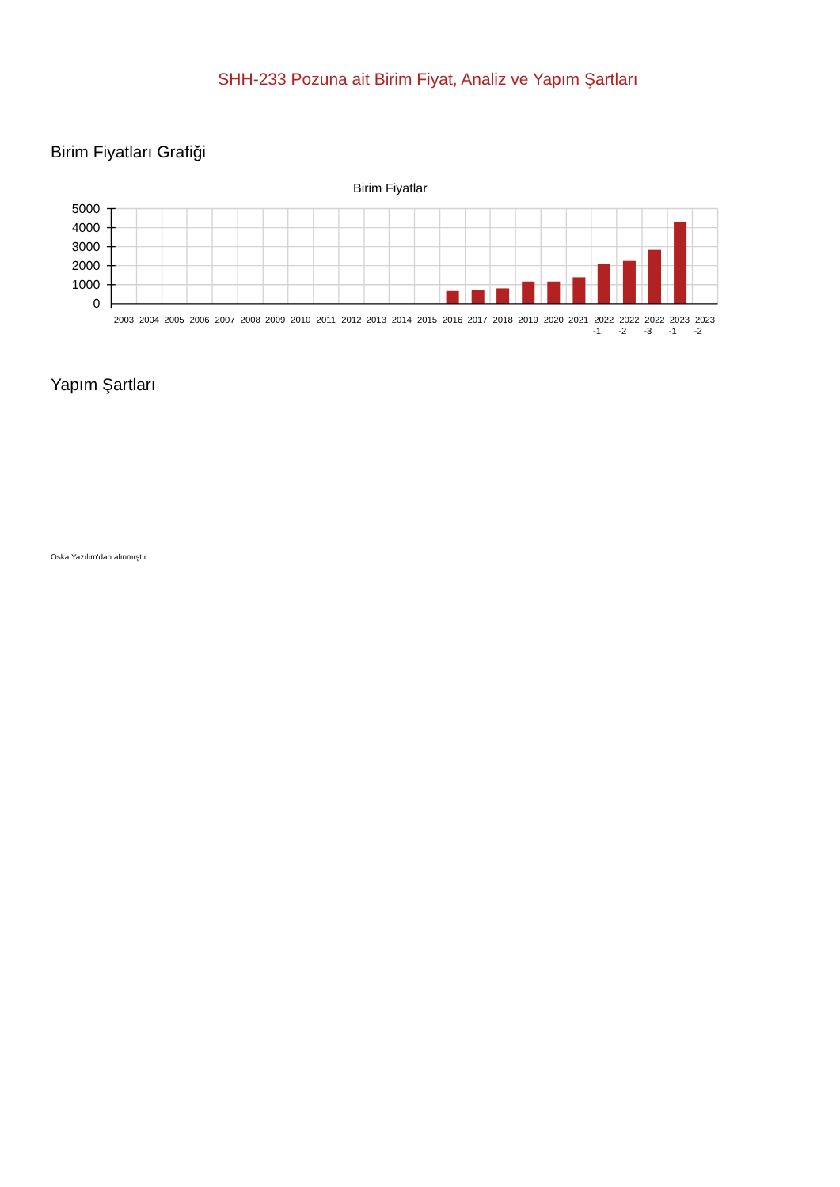SHH-233 Pozuna ait Birim Fiyat, Analiz ve Yapım Şartları
Birim Fiyatları Grafiği
Birim Fiyatlar
5000
4000
3000
2000
1000
0
2003
2004
2005
2006
2007
2008
2009
2010
2011
2012
2013
2014
2015
2016
2017
2018
2019
2020
2021
2022
-1
2022
-2
2022
-3
2023
-1
2023
-2
Yapım Şartları
Oska Yazılım'dan alınmıştır.